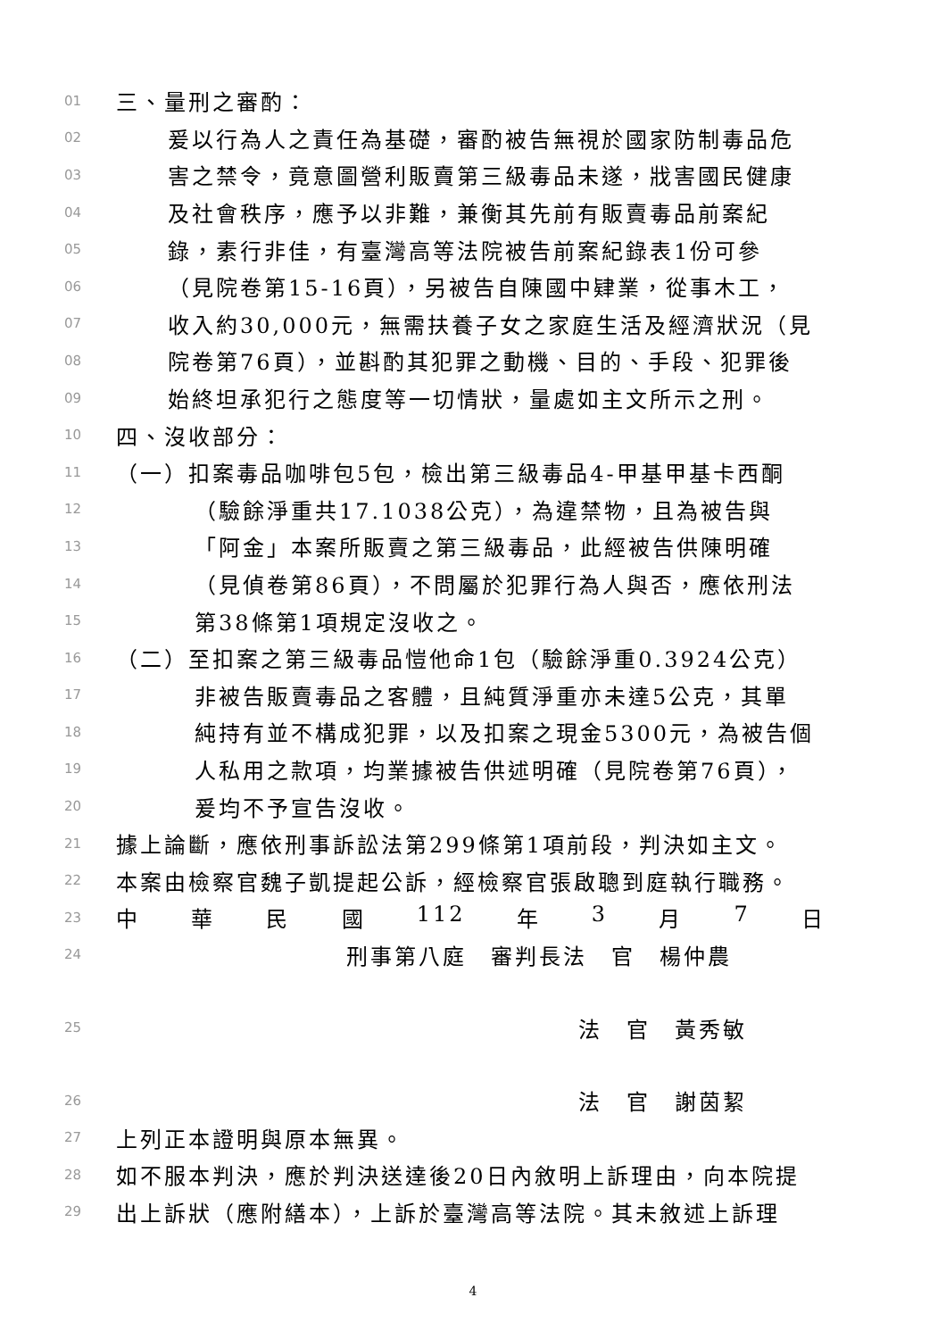01 三、量刑之審酌：
02 爰以行為人之責任為基礎，審酌被告無視於國家防制毒品危
03 害之禁令，竟意圖營利販賣第三級毒品未遂，戕害國民健康
04 及社會秩序，應予以非難，兼衡其先前有販賣毒品前案紀
05 錄，素行非佳，有臺灣高等法院被告前案紀錄表1份可參
06 （見院卷第15-16頁），另被告自陳國中肄業，從事木工，
07 收入約30,000元，無需扶養子女之家庭生活及經濟狀況（見
08 院卷第76頁），並斟酌其犯罪之動機、目的、手段、犯罪後
09 始終坦承犯行之態度等一切情狀，量處如主文所示之刑。
10 四、沒收部分：
11 （一）扣案毒品咖啡包5包，檢出第三級毒品4-甲基甲基卡西酮
12 （驗餘淨重共17.1038公克），為違禁物，且為被告與
13 「阿金」本案所販賣之第三級毒品，此經被告供陳明確
14 （見偵卷第86頁），不問屬於犯罪行為人與否，應依刑法
15 第38條第1項規定沒收之。
16 （二）至扣案之第三級毒品愷他命1包（驗餘淨重0.3924公克）
17 非被告販賣毒品之客體，且純質淨重亦未達5公克，其單
18 純持有並不構成犯罪，以及扣案之現金5300元，為被告個
19 人私用之款項，均業據被告供述明確（見院卷第76頁），
20 爰均不予宣告沒收。
21 據上論斷，應依刑事訴訟法第299條第1項前段，判決如主文。
22 本案由檢察官魏子凱提起公訴，經檢察官張啟聰到庭執行職務。
23 中 華 民 國 112 年 3 月 7 日
24 刑事第八庭　審判長法　官　楊仲農
25 法　官　黃秀敏
26 法　官　謝茵絜
27 上列正本證明與原本無異。
28 如不服本判決，應於判決送達後20日內敘明上訴理由，向本院提
29 出上訴狀（應附繕本），上訴於臺灣高等法院。其未敘述上訴理
4